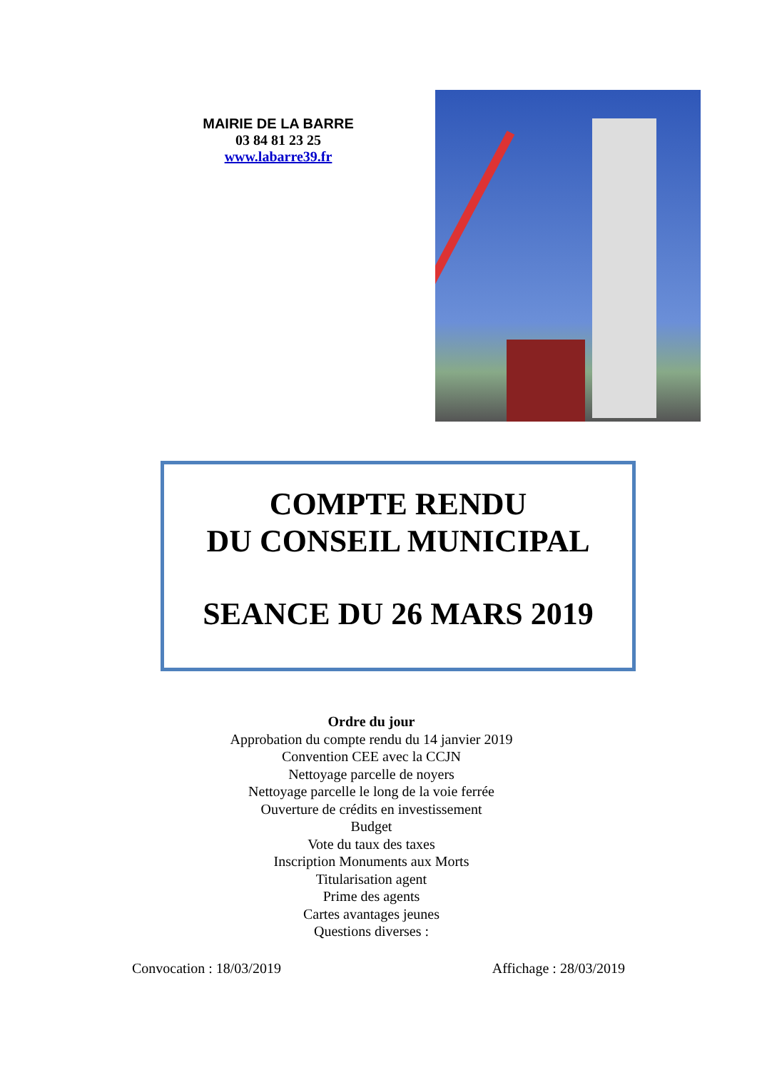MAIRIE DE LA BARRE
03 84 81 23 25
www.labarre39.fr
COMPTE RENDU
DU CONSEIL MUNICIPAL
SEANCE DU 26 MARS 2019
Ordre du jour
Approbation du compte rendu du 14 janvier 2019
Convention CEE avec la CCJN
Nettoyage parcelle de noyers
Nettoyage parcelle le long de la voie ferrée
Ouverture de crédits en investissement
Budget
Vote du taux des taxes
Inscription Monuments aux Morts
Titularisation agent
Prime des agents
Cartes avantages jeunes
Questions diverses :
Convocation : 18/03/2019 Affichage : 28/03/2019